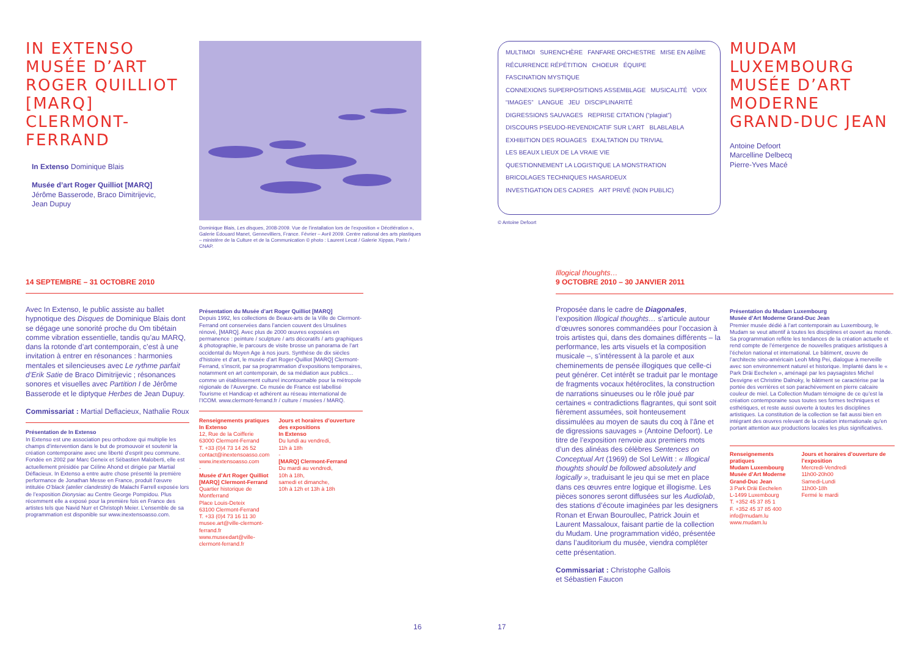IN EXTENSO
MUSÉE D’ART
ROGER QUILLIOT
[MARQ]
CLERMONT-
FERRAND
In Extenso Dominique Blais
Musée d’art Roger Quilliot [MARQ]
Jérôme Basserode, Braco Dimitrijevic,
Jean Dupuy
Dominique Blais, Les disques, 2008-2009. Vue de l’installation lors de l’exposition « Décélération », Galerie Edouard Manet, Gennevilliers, France. Février – Avril 2009. Centre national des arts plastiques – ministère de la Culture et de la Communication © photo : Laurent Lecat / Galerie Xippas, Paris / CNAP.
14 SEPTEMBRE – 31 OCTOBRE 2010
Avec In Extenso, le public assiste au ballet hypnotique des Disques de Dominique Blais dont se dégage une sonorité proche du Om tibétain comme vibration essentielle, tandis qu’au MARQ, dans la rotonde d’art contemporain, c’est à une invitation à entrer en résonances : harmonies mentales et silencieuses avec Le rythme parfait d’Erik Satie de Braco Dimitrijevic ; résonances sonores et visuelles avec Partition I de Jérôme Basserode et le diptyque Herbes de Jean Dupuy.
Commissariat : Martial Deflacieux, Nathalie Roux
Présentation de In Extenso
In Extenso est une association peu orthodoxe qui multiplie les champs d’intervention dans le but de promouvoir et soutenir la création contemporaine avec une liberté d’esprit peu commune. Fondée en 2002 par Marc Geneix et Sébastien Maloberti, elle est actuellement présidée par Céline Ahond et dirigée par Martial Déflacieux. In Extenso a entre autre chose présenté la première performance de Jonathan Messe en France, produit l’œuvre intitulée O’black (atelier clandestin) de Malachi Farrell exposée lors de l’exposition Dionysiac au Centre George Pompidou. Plus récemment elle a exposé pour la première fois en France des artistes tels que Navid Nurr et Christoph Meier. L’ensemble de sa programmation est disponible sur www.inextensoasso.com.
Présentation du Musée d’art Roger Quilliot [MARQ]
Depuis 1992, les collections de Beaux-arts de la Ville de Clermont-Ferrand ont conservées dans l’ancien couvent des Ursulines rénové, [MARQ]. Avec plus de 2000 œuvres exposées en permanence : peinture / sculpture / arts décoratifs / arts graphiques & photographie, le parcours de visite brosse un panorama de l’art occidental du Moyen Age à nos jours. Synthèse de dix siècles d’histoire et d’art, le musée d’art Roger-Quilliot [MARQ] Clermont-Ferrand, s’inscrit, par sa programmation d’expositions temporaires, notamment en art contemporain, de sa médiation aux publics… comme un établissement culturel incontournable pour la métropole régionale de l’Auvergne. Ce musée de France est labellisé Tourisme et Handicap et adhérent au réseau international de l’ICOM. www.clermont-ferrand.fr / culture / musées / MARQ.
Renseignements pratiques
In Extenso
12, Rue de la Coifferie
63000 Clermont-Ferrand
T. +33 (0)4 73 14 26 52
contact@inextensoasso.com
www.inextensoasso.com
-
Musée d’Art Roger Quilliot [MARQ] Clermont-Ferrand
Quartier historique de Montferrand
Place Louis-Deteix
63100 Clermont-Ferrand
T. +33 (0)4 73 16 11 30
musee.art@ville-clermont-ferrand.fr
www.museedart@ville-clermont-ferrand.fr
Jours et horaires d’ouverture des expositions
In Extenso
Du lundi au vendredi,
11h à 18h
-
[MARQ] Clermont-Ferrand
Du mardi au vendredi,
10h à 18h,
samedi et dimanche,
10h à 12h et 13h à 18h
16
17
MULTIMOI SURENCHÈRE FANFARE ORCHESTRE MISE EN ABÎME RÉCURRENCE RÉPÉTITION CHOEUR ÉQUIPE FASCINATION MYSTIQUE CONNEXIONS SUPERPOSITIONS ASSEMBLAGE MUSICALITÉ VOIX “IMAGES” LANGUE JEU DISCIPLINARITÉ DIGRESSIONS SAUVAGES REPRISE CITATION (“plagiat”) DISCOURS PSEUDO-REVENDICATIF SUR L’ART BLABLABLA EXHIBITION DES ROUAGES EXALTATION DU TRIVIAL LES BEAUX LIEUX DE LA VRAIE VIE QUESTIONNEMENT LA LOGISTIQUE LA MONSTRATION BRICOLAGES TECHNIQUES HASARDEUX INVESTIGATION DES CADRES ART PRIVÉ (NON PUBLIC)
© Antoine Defoort
MUDAM
LUXEMBOURG
MUSÉE D’ART
MODERNE
GRAND-DUC JEAN
Antoine Defoort
Marcelline Delbecq
Pierre-Yves Macé
Illogical thoughts…
9 OCTOBRE 2010 – 30 JANVIER 2011
Proposée dans le cadre de Diagonales, l’exposition Illogical thoughts… s’articule autour d’œuvres sonores commandées pour l’occasion à trois artistes qui, dans des domaines différents – la performance, les arts visuels et la composition musicale –, s’intéressent à la parole et aux cheminements de pensée illogiques que celle-ci peut générer. Cet intérêt se traduit par le montage de fragments vocaux hétéroclites, la construction de narrations sinueuses ou le rôle joué par certaines « contradictions flagrantes, qui sont soit fièrement assumées, soit honteusement dissimulées au moyen de sauts du coq à l’âne et de digressions sauvages » (Antoine Defoort). Le titre de l’exposition renvoie aux premiers mots d’un des alinéas des célèbres Sentences on Conceptual Art (1969) de Sol LeWitt : « Illogical thoughts should be followed absolutely and logically », traduisant le jeu qui se met en place dans ces œuvres entre logique et illogisme. Les pièces sonores seront diffusées sur les Audiolab, des stations d’écoute imaginées par les designers Ronan et Erwan Bouroullec, Patrick Jouin et Laurent Massaloux, faisant partie de la collection du Mudam. Une programmation vidéo, présentée dans l’auditorium du musée, viendra compléter cette présentation.
Commissariat : Christophe Gallois
et Sébastien Faucon
Présentation du Mudam Luxembourg
Musée d’Art Moderne Grand-Duc Jean
Premier musée dédié à l’art contemporain au Luxembourg, le Mudam se veut attentif à toutes les disciplines et ouvert au monde. Sa programmation reflète les tendances de la création actuelle et rend compte de l’émergence de nouvelles pratiques artistiques à l’échelon national et international. Le bâtiment, œuvre de l’architecte sino-américain Leoh Ming Pei, dialogue à merveille avec son environnement naturel et historique. Implanté dans le « Park Dräi Eechelen », aménagé par les paysagistes Michel Desvigne et Christine Dalnoky, le bâtiment se caractérise par la portée des verrières et son parachèvement en pierre calcaire couleur de miel. La Collection Mudam témoigne de ce qu’est la création contemporaine sous toutes ses formes techniques et esthétiques, et reste aussi ouverte à toutes les disciplines artistiques. La constitution de la collection se fait aussi bien en intégrant des œuvres relevant de la création internationale qu’en portant attention aux productions locales les plus significatives.
Renseignements pratiques
Mudam Luxembourg
Musée d’Art Moderne Grand-Duc Jean
3 Park Dräi Eechelen
L-1499 Luxembourg
T. +352 45 37 85 1
F. +352 45 37 85 400
info@mudam.lu
www.mudam.lu
Jours et horaires d’ouverture de l’exposition
Mercredi-Vendredi
11h00-20h00
Samedi-Lundi
11h00-18h
Fermé le mardi